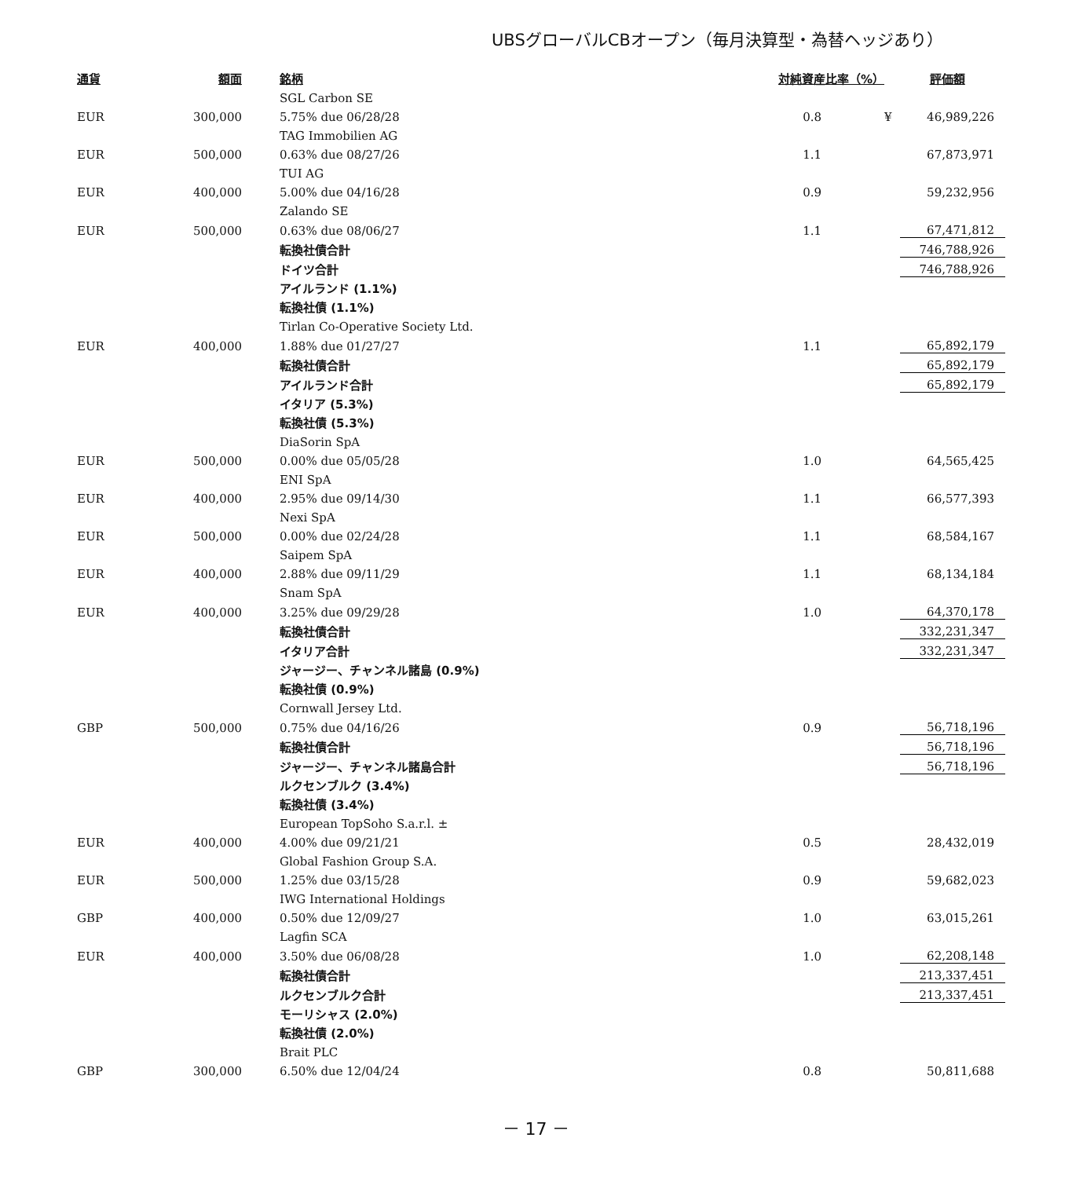UBSグローバルCBオープン（毎月決算型・為替ヘッジあり）
| 通貨 | 額面 | 銘柄 | 対純資産比率（%） | | 評価額 |
| --- | --- | --- | --- | --- | --- |
| | | SGL Carbon SE | | | |
| EUR | 300,000 | 5.75% due 06/28/28 | 0.8 | ¥ | 46,989,226 |
| | | TAG Immobilien AG | | | |
| EUR | 500,000 | 0.63% due 08/27/26 | 1.1 | | 67,873,971 |
| | | TUI AG | | | |
| EUR | 400,000 | 5.00% due 04/16/28 | 0.9 | | 59,232,956 |
| | | Zalando SE | | | |
| EUR | 500,000 | 0.63% due 08/06/27 | 1.1 | | 67,471,812 |
| | | 転換社債合計 | | | 746,788,926 |
| | | ドイツ合計 | | | 746,788,926 |
| | | アイルランド (1.1%) | | | |
| | | 転換社債 (1.1%) | | | |
| | | Tirlan Co-Operative Society Ltd. | | | |
| EUR | 400,000 | 1.88% due 01/27/27 | 1.1 | | 65,892,179 |
| | | 転換社債合計 | | | 65,892,179 |
| | | アイルランド合計 | | | 65,892,179 |
| | | イタリア (5.3%) | | | |
| | | 転換社債 (5.3%) | | | |
| | | DiaSorin SpA | | | |
| EUR | 500,000 | 0.00% due 05/05/28 | 1.0 | | 64,565,425 |
| | | ENI SpA | | | |
| EUR | 400,000 | 2.95% due 09/14/30 | 1.1 | | 66,577,393 |
| | | Nexi SpA | | | |
| EUR | 500,000 | 0.00% due 02/24/28 | 1.1 | | 68,584,167 |
| | | Saipem SpA | | | |
| EUR | 400,000 | 2.88% due 09/11/29 | 1.1 | | 68,134,184 |
| | | Snam SpA | | | |
| EUR | 400,000 | 3.25% due 09/29/28 | 1.0 | | 64,370,178 |
| | | 転換社債合計 | | | 332,231,347 |
| | | イタリア合計 | | | 332,231,347 |
| | | ジャージー、チャンネル諸島 (0.9%) | | | |
| | | 転換社債 (0.9%) | | | |
| | | Cornwall Jersey Ltd. | | | |
| GBP | 500,000 | 0.75% due 04/16/26 | 0.9 | | 56,718,196 |
| | | 転換社債合計 | | | 56,718,196 |
| | | ジャージー、チャンネル諸島合計 | | | 56,718,196 |
| | | ルクセンブルク (3.4%) | | | |
| | | 転換社債 (3.4%) | | | |
| | | European TopSoho S.a.r.l. ± | | | |
| EUR | 400,000 | 4.00% due 09/21/21 | 0.5 | | 28,432,019 |
| | | Global Fashion Group S.A. | | | |
| EUR | 500,000 | 1.25% due 03/15/28 | 0.9 | | 59,682,023 |
| | | IWG International Holdings | | | |
| GBP | 400,000 | 0.50% due 12/09/27 | 1.0 | | 63,015,261 |
| | | Lagfin SCA | | | |
| EUR | 400,000 | 3.50% due 06/08/28 | 1.0 | | 62,208,148 |
| | | 転換社債合計 | | | 213,337,451 |
| | | ルクセンブルク合計 | | | 213,337,451 |
| | | モーリシャス (2.0%) | | | |
| | | 転換社債 (2.0%) | | | |
| | | Brait PLC | | | |
| GBP | 300,000 | 6.50% due 12/04/24 | 0.8 | | 50,811,688 |
－ 17 －